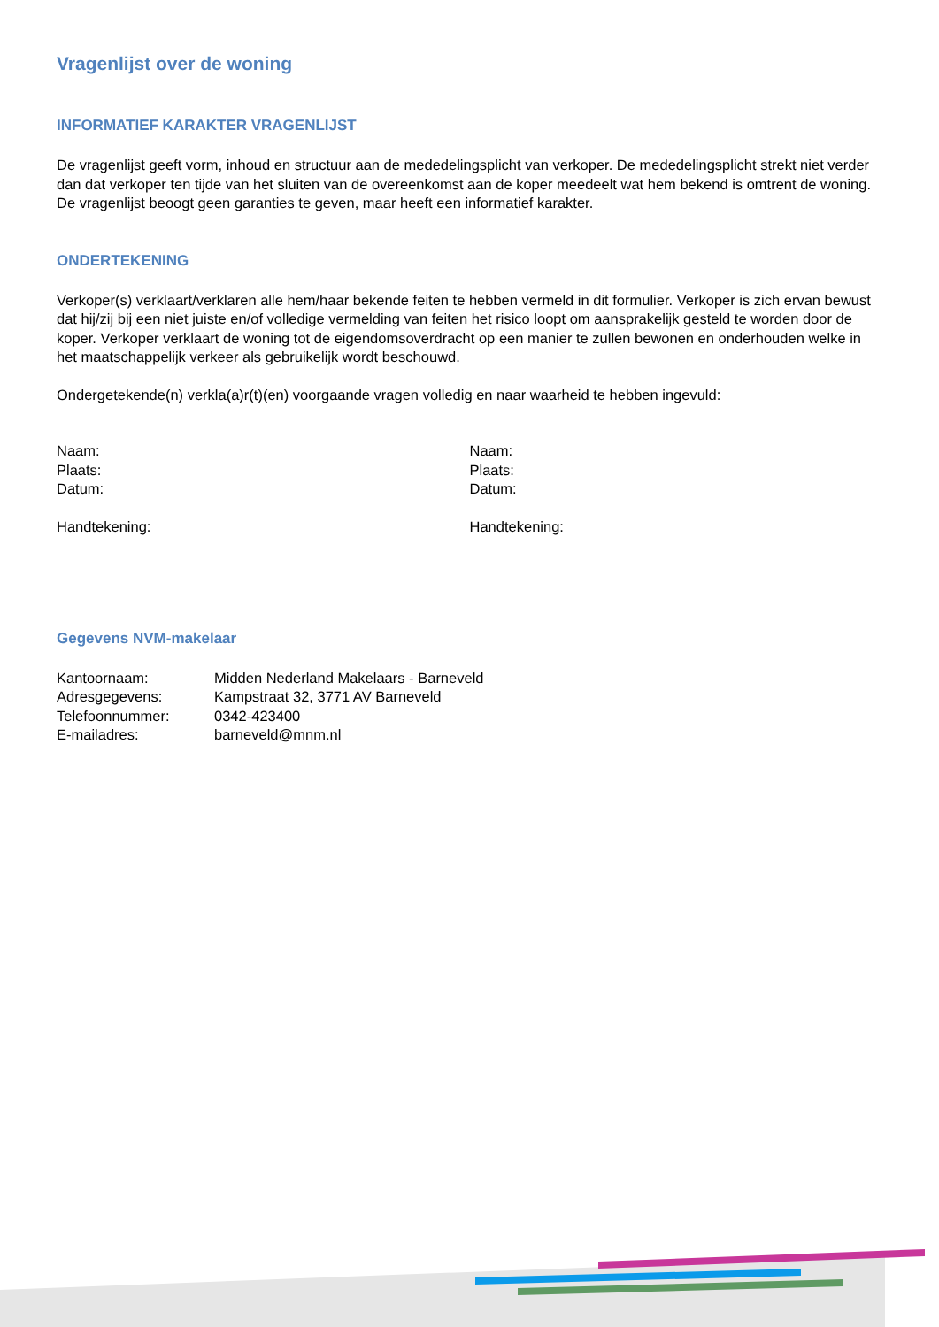Vragenlijst over de woning
INFORMATIEF KARAKTER VRAGENLIJST
De vragenlijst geeft vorm, inhoud en structuur aan de mededelingsplicht van verkoper. De mededelingsplicht strekt niet verder dan dat verkoper ten tijde van het sluiten van de overeenkomst aan de koper meedeelt wat hem bekend is omtrent de woning. De vragenlijst beoogt geen garanties te geven, maar heeft een informatief karakter.
ONDERTEKENING
Verkoper(s) verklaart/verklaren alle hem/haar bekende feiten te hebben vermeld in dit formulier. Verkoper is zich ervan bewust dat hij/zij bij een niet juiste en/of volledige vermelding van feiten het risico loopt om aansprakelijk gesteld te worden door de koper. Verkoper verklaart de woning tot de eigendomsoverdracht op een manier te zullen bewonen en onderhouden welke in het maatschappelijk verkeer als gebruikelijk wordt beschouwd.
Ondergetekende(n) verkla(a)r(t)(en) voorgaande vragen volledig en naar waarheid te hebben ingevuld:
Naam:
Plaats:
Datum:
Handtekening:
Naam:
Plaats:
Datum:
Handtekening:
Gegevens NVM-makelaar
| Kantoornaam: | Midden Nederland Makelaars - Barneveld |
| Adresgegevens: | Kampstraat 32, 3771 AV Barneveld |
| Telefoonnummer: | 0342-423400 |
| E-mailadres: | barneveld@mnm.nl |